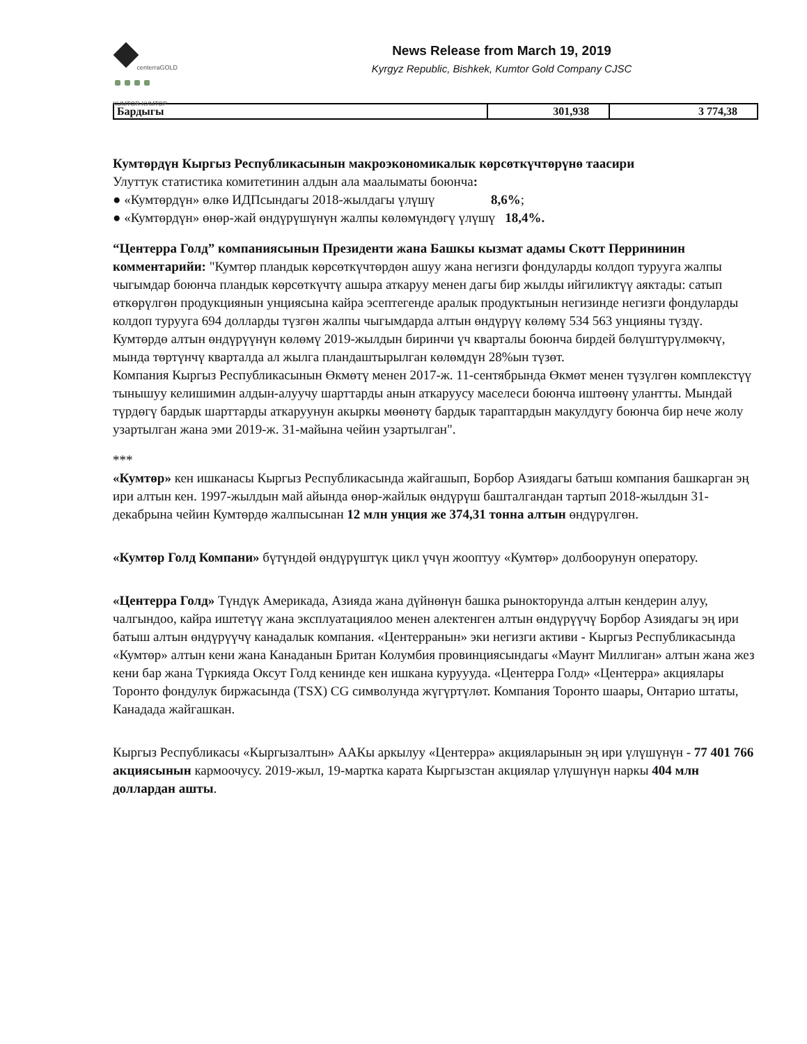centerraGOLD
KUMTOR КУМТОР
News Release from March 19, 2019
Kyrgyz Republic, Bishkek, Kumtor Gold Company CJSC
| Бардыгы | 301,938 | 3 774,38 |
Кумтөрдүн Кыргыз Республикасынын макроэкономикалык көрсөткүчтөрүнө таасири
Улуттук статистика комитетинин алдын ала маалыматы боюнча:
● «Кумтөрдүн» өлкө ИДПсындагы 2018-жылдагы үлүшү 8,6%;
● «Кумтөрдүн» өнөр-жай өндүрүшүнүн жалпы көлөмүндөгү үлүшү 18,4%.
“Центерра Голд” компаниясынын Президенти жана Башкы кызмат адамы Скотт Перрининин комментарийи: "Кумтөр пландык көрсөткүчтөрдөн ашуу жана негизги фондуларды колдоп турууга жалпы чыгымдар боюнча пландык көрсөткүчтү ашыра аткаруу менен дагы бир жылды ийгиликтүү аяктады: сатып өткөрүлгөн продукциянын унциясына кайра эсептегенде аралык продуктынын негизинде негизги фондуларды колдоп турууга 694 долларды түзгөн жалпы чыгымдарда алтын өндүрүү көлөмү 534 563 унцияны түздү. Кумтөрдө алтын өндүрүүнүн көлөмү 2019-жылдын биринчи үч кварталы боюнча бирдей бөлүштүрүлмөкчү, мында төртүнчү кварталда ал жылга пландаштырылган көлөмдүн 28%ын түзөт.
Компания Кыргыз Республикасынын Өкмөтү менен 2017-ж. 11-сентябрында Өкмөт менен түзүлгөн комплекстүү тынышуу келишимин алдын-алуучу шарттарды анын аткаруусу маселеси боюнча иштөөнү улантты. Мындай түрдөгү бардык шарттарды аткаруунун акыркы мөөнөтү бардык тараптардын макулдугу боюнча бир нече жолу узартылган жана эми 2019-ж. 31-майына чейин узартылган".
***
«Кумтөр» кен ишканасы Кыргыз Республикасында жайгашып, Борбор Азиядагы батыш компания башкарган эң ири алтын кен. 1997-жылдын май айында өнөр-жайлык өндүрүш башталгандан тартып 2018-жылдын 31-декабрына чейин Кумтөрдө жалпысынан 12 млн унция же 374,31 тонна алтын өндүрүлгөн.
«Кумтөр Голд Компани» бүтүндөй өндүрүштүк цикл үчүн жооптуу «Кумтөр» долбоорунун оператору.
«Центерра Голд» Түндүк Америкада, Азияда жана дүйнөнүн башка рынокторунда алтын кендерин алуу, чалгындоо, кайра иштетүү жана эксплуатациялоо менен алектенген алтын өндүрүүчү Борбор Азиядагы эң ири батыш алтын өндүрүүчү канадалык компания. «Центерранын» эки негизги активи - Кыргыз Республикасында «Кумтөр» алтын кени жана Канаданын Британ Колумбия провинциясындагы «Маунт Миллиган» алтын жана жез кени бар жана Түркияда Оксут Голд кенинде кен ишкана куруууда. «Центерра Голд» «Центерра» акциялары Торонто фондулук биржасында (TSX) CG символунда жүгүртүлөт. Компания Торонто шаары, Онтарио штаты, Канадада жайгашкан.
Кыргыз Республикасы «Кыргызалтын» ААКы аркылуу «Центерра» акцияларынын эң ири үлүшүнүн - 77 401 766 акциясынын кармоочусу. 2019-жыл, 19-мартка карата Кыргызстан акциялар үлүшүнүн наркы 404 млн доллардан ашты.